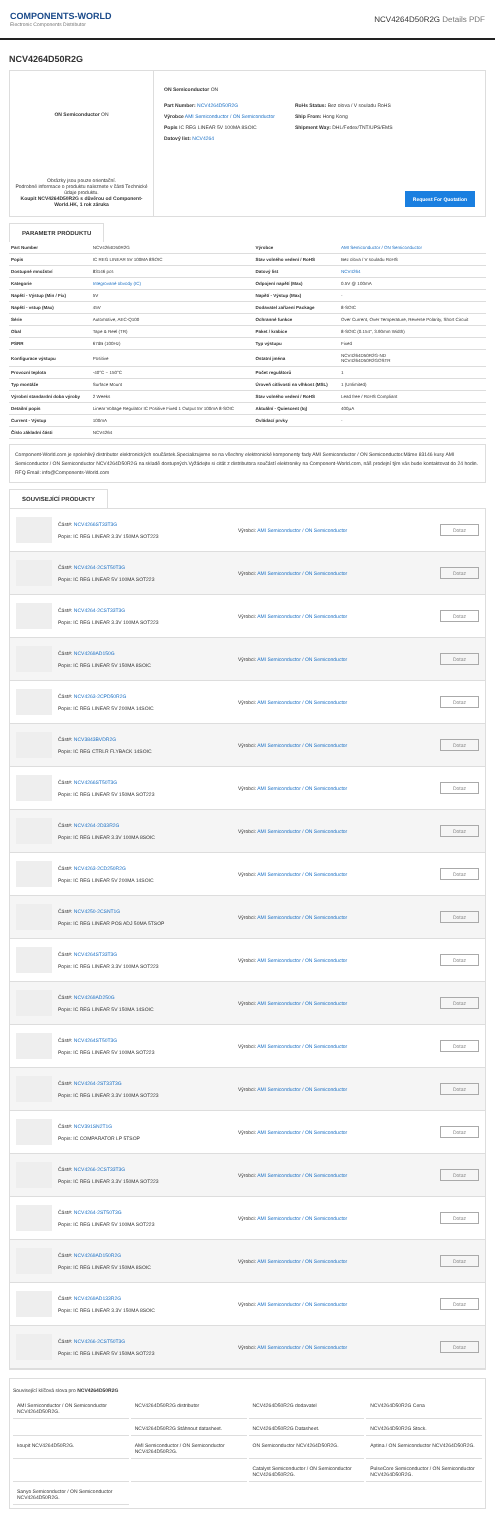COMPONENTS-WORLD
Electronic Components Distributor
NCV4264D50R2G Details PDF
NCV4264D50R2G
ON Semiconductor ON
Obrázky jsou pouze orientační.
Podrobné informace o produktu naleznete v části Technické údaje produktu.
Koupit NCV4264D50R2G s důvěrou od Component-World.HK, 1 rok záruka
ON Semiconductor ON
Part Number: NCV4264D50R2G
Výrobce AMI Semiconductor / ON Semiconductor
Popis IC REG LINEAR 5V 100MA 8SOIC
Datový list: NCV4264
RoHs Status: Bez olova / V souladu RoHS
Ship From: Hong Kong
Shipment Way: DHL/Fedex/TNT/UPS/EMS
Request For Quotation
PARAMETR PRODUKTU
| Part Number | NCV4264D50R2G | Výrobce | AMI Semiconductor / ON Semiconductor |
| Popis | IC REG LINEAR 5V 100MA 8SOIC | Stav volného vedení / RoHS | Bez olova / V souladu RoHS |
| Dostupné množství | 83146 pcs | Datový list | NCV4264 |
| Kategorie | Integrované obvody (IC) | Odpojení napětí (Max) | 0.5V @ 100mA |
| Napětí - Výstup (Min / Fix) | 5V | Napětí - Výstup (Max) | - |
| Napětí - vstup (Max) | 45V | Dodavatel zařízení Package | 8-SOIC |
| Série | Automotive, AEC-Q100 | Ochranné funkce | Over Current, Over Temperature, Reverse Polarity, Short Circuit |
| Obal | Tape & Reel (TR) | Paket / krabice | 8-SOIC (0.154", 3.90mm Width) |
| PSRR | 67dB (100Hz) | Typ výstupu | Fixed |
| Konfigurace výstupu | Positive | Ostatní jména | NCV4264D50R2G-ND NCV4264D50R2GOSTR |
| Provozní teplota | -40°C ~ 150°C | Počet regulátorů | 1 |
| Typ montáže | Surface Mount | Úroveň citlivosti na vlhkost (MSL) | 1 (Unlimited) |
| Výrobní standardní doba výroby | 2 Weeks | Stav volného vedení / RoHS | Lead free / RoHS Compliant |
| Detailní popis | Linear Voltage Regulator IC Positive Fixed 1 Output 5V 100mA 8-SOIC | Aktuální - Quiescent (Iq) | 400µA |
| Current - Výstup | 100mA | Ovládací prvky | - |
| Číslo základní části | NCV4264 | | |
Component-World.com je spolehlivý distributor elektronických součástek.Specializujeme se na všechny elektronické komponenty fady AMI Semiconductor / ON Semiconductor.Máme 83146 kusy AMI Semiconductor / ON Semiconductor NCV4264D50R2G na skladě dostupných.Vyžádejte si citát z distributora součástí elektroniky na Component-World.com, náš prodejní tým vás bude kontaktovat do 24 hodin.
RFQ Email: info@Components-World.com
SOUVISEJÍCÍ PRODUKTY
Část#: NCV4266ST33T3G
Popis: IC REG LINEAR 3.3V 150MA SOT223
Výrobci: AMI Semiconductor / ON Semiconductor
Dotaz
Část#: NCV4264-2CST50T3G
Popis: IC REG LINEAR 5V 100MA SOT223
Výrobci: AMI Semiconductor / ON Semiconductor
Dotaz
Část#: NCV4264-2CST33T3G
Popis: IC REG LINEAR 3.3V 100MA SOT223
Výrobci: AMI Semiconductor / ON Semiconductor
Dotaz
Část#: NCV4269AD150G
Popis: IC REG LINEAR 5V 150MA 8SOIC
Výrobci: AMI Semiconductor / ON Semiconductor
Dotaz
Část#: NCV4263-2CPD50R2G
Popis: IC REG LINEAR 5V 200MA 14SOIC
Výrobci: AMI Semiconductor / ON Semiconductor
Dotaz
Část#: NCV3843BVDR2G
Popis: IC REG CTRLR FLYBACK 14SOIC
Výrobci: AMI Semiconductor / ON Semiconductor
Dotaz
Část#: NCV4266ST50T3G
Popis: IC REG LINEAR 5V 150MA SOT223
Výrobci: AMI Semiconductor / ON Semiconductor
Dotaz
Část#: NCV4264-2D33R2G
Popis: IC REG LINEAR 3.3V 100MA 8SOIC
Výrobci: AMI Semiconductor / ON Semiconductor
Dotaz
Část#: NCV4263-2CD250R2G
Popis: IC REG LINEAR 5V 200MA 14SOIC
Výrobci: AMI Semiconductor / ON Semiconductor
Dotaz
Část#: NCV4250-2CSNT1G
Popis: IC REG LINEAR POS ADJ 50MA 5TSOP
Výrobci: AMI Semiconductor / ON Semiconductor
Dotaz
Část#: NCV4264ST33T3G
Popis: IC REG LINEAR 3.3V 100MA SOT223
Výrobci: AMI Semiconductor / ON Semiconductor
Dotaz
Část#: NCV4269AD250G
Popis: IC REG LINEAR 5V 150MA 14SOIC
Výrobci: AMI Semiconductor / ON Semiconductor
Dotaz
Část#: NCV4264ST50T3G
Popis: IC REG LINEAR 5V 100MA SOT223
Výrobci: AMI Semiconductor / ON Semiconductor
Dotaz
Část#: NCV4264-2ST33T3G
Popis: IC REG LINEAR 3.3V 100MA SOT223
Výrobci: AMI Semiconductor / ON Semiconductor
Dotaz
Část#: NCV391SN2T1G
Popis: IC COMPARATOR LP 5TSOP
Výrobci: AMI Semiconductor / ON Semiconductor
Dotaz
Část#: NCV4266-2CST33T3G
Popis: IC REG LINEAR 3.3V 150MA SOT223
Výrobci: AMI Semiconductor / ON Semiconductor
Dotaz
Část#: NCV4264-2ST50T3G
Popis: IC REG LINEAR 5V 100MA SOT223
Výrobci: AMI Semiconductor / ON Semiconductor
Dotaz
Část#: NCV4269AD150R2G
Popis: IC REG LINEAR 5V 150MA 8SOIC
Výrobci: AMI Semiconductor / ON Semiconductor
Dotaz
Část#: NCV4269AD133R2G
Popis: IC REG LINEAR 3.3V 150MA 8SOIC
Výrobci: AMI Semiconductor / ON Semiconductor
Dotaz
Část#: NCV4266-2CST50T3G
Popis: IC REG LINEAR 5V 150MA SOT223
Výrobci: AMI Semiconductor / ON Semiconductor
Dotaz
Související klíčová slova pro NCV4264D50R2G
AMI Semiconductor / ON Semiconductor NCV4264D50R2G.
NCV4264D50R2G distributor
NCV4264D50R2G dodavatel
NCV4264D50R2G Cena
NCV4264D50R2G Stáhnout datasheet.
NCV4264D50R2G Datasheet.
NCV4264D50R2G Stock.
koupit NCV4264D50R2G.
AMI Semiconductor / ON Semiconductor NCV4264D50R2G.
ON Semiconductor NCV4264D50R2G.
Aptina / ON Semiconductor NCV4264D50R2G.
Catalyst Semiconductor / ON Semiconductor NCV4264D50R2G.
PulseCore Semiconductor / ON Semiconductor NCV4264D50R2G.
Sanyo Semiconductor / ON Semiconductor NCV4264D50R2G.